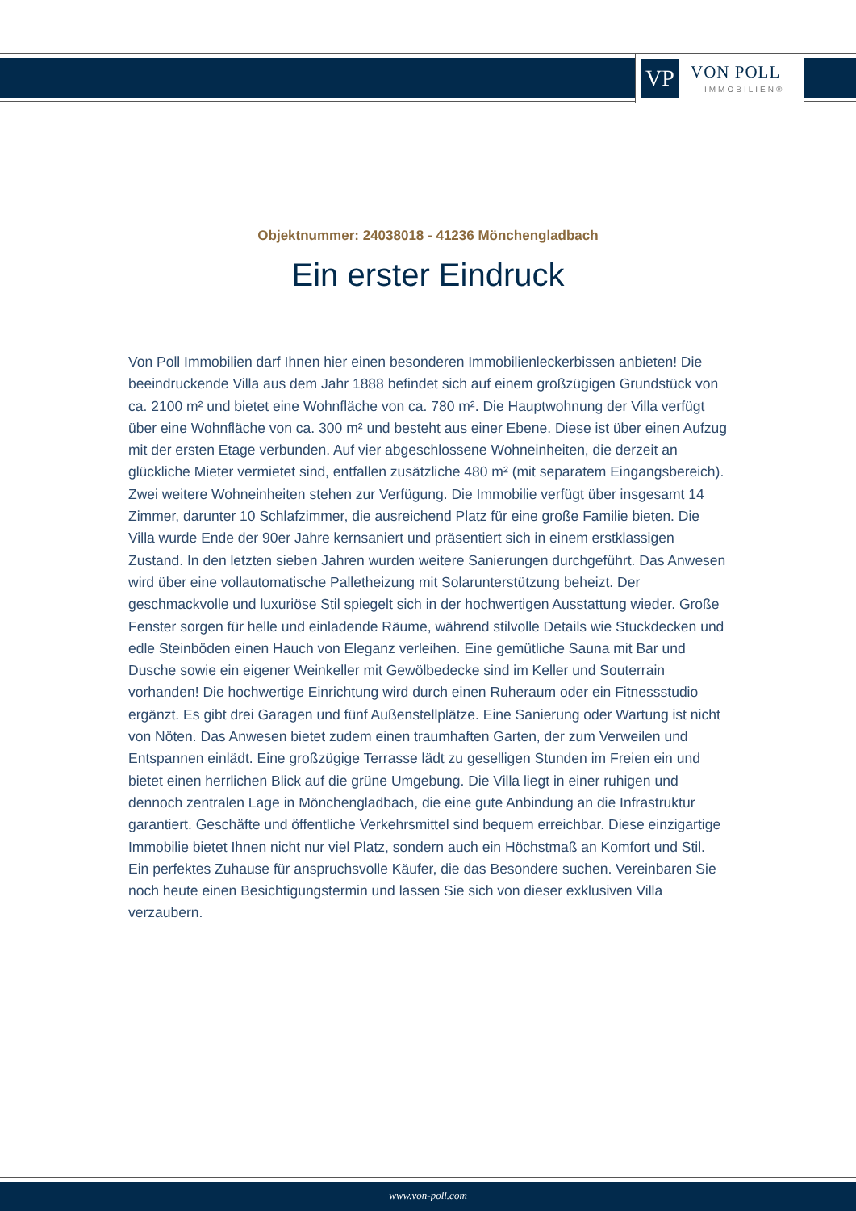VP VON POLL
IMMOBILIEN®
Objektnummer: 24038018 - 41236 Mönchengladbach
Ein erster Eindruck
Von Poll Immobilien darf Ihnen hier einen besonderen Immobilienleckerbissen anbieten! Die beeindruckende Villa aus dem Jahr 1888 befindet sich auf einem großzügigen Grundstück von ca. 2100 m² und bietet eine Wohnfläche von ca. 780 m². Die Hauptwohnung der Villa verfügt über eine Wohnfläche von ca. 300 m² und besteht aus einer Ebene. Diese ist über einen Aufzug mit der ersten Etage verbunden. Auf vier abgeschlossene Wohneinheiten, die derzeit an glückliche Mieter vermietet sind, entfallen zusätzliche 480 m² (mit separatem Eingangsbereich). Zwei weitere Wohneinheiten stehen zur Verfügung. Die Immobilie verfügt über insgesamt 14 Zimmer, darunter 10 Schlafzimmer, die ausreichend Platz für eine große Familie bieten. Die Villa wurde Ende der 90er Jahre kernsaniert und präsentiert sich in einem erstklassigen Zustand. In den letzten sieben Jahren wurden weitere Sanierungen durchgeführt. Das Anwesen wird über eine vollautomatische Palletheizung mit Solarunterstützung beheizt. Der geschmackvolle und luxuriöse Stil spiegelt sich in der hochwertigen Ausstattung wieder. Große Fenster sorgen für helle und einladende Räume, während stilvolle Details wie Stuckdecken und edle Steinböden einen Hauch von Eleganz verleihen. Eine gemütliche Sauna mit Bar und Dusche sowie ein eigener Weinkeller mit Gewölbedecke sind im Keller und Souterrain vorhanden! Die hochwertige Einrichtung wird durch einen Ruheraum oder ein Fitnessstudio ergänzt. Es gibt drei Garagen und fünf Außenstellplätze. Eine Sanierung oder Wartung ist nicht von Nöten. Das Anwesen bietet zudem einen traumhaften Garten, der zum Verweilen und Entspannen einlädt. Eine großzügige Terrasse lädt zu geselligen Stunden im Freien ein und bietet einen herrlichen Blick auf die grüne Umgebung. Die Villa liegt in einer ruhigen und dennoch zentralen Lage in Mönchengladbach, die eine gute Anbindung an die Infrastruktur garantiert. Geschäfte und öffentliche Verkehrsmittel sind bequem erreichbar. Diese einzigartige Immobilie bietet Ihnen nicht nur viel Platz, sondern auch ein Höchstmaß an Komfort und Stil. Ein perfektes Zuhause für anspruchsvolle Käufer, die das Besondere suchen. Vereinbaren Sie noch heute einen Besichtigungstermin und lassen Sie sich von dieser exklusiven Villa verzaubern.
www.von-poll.com